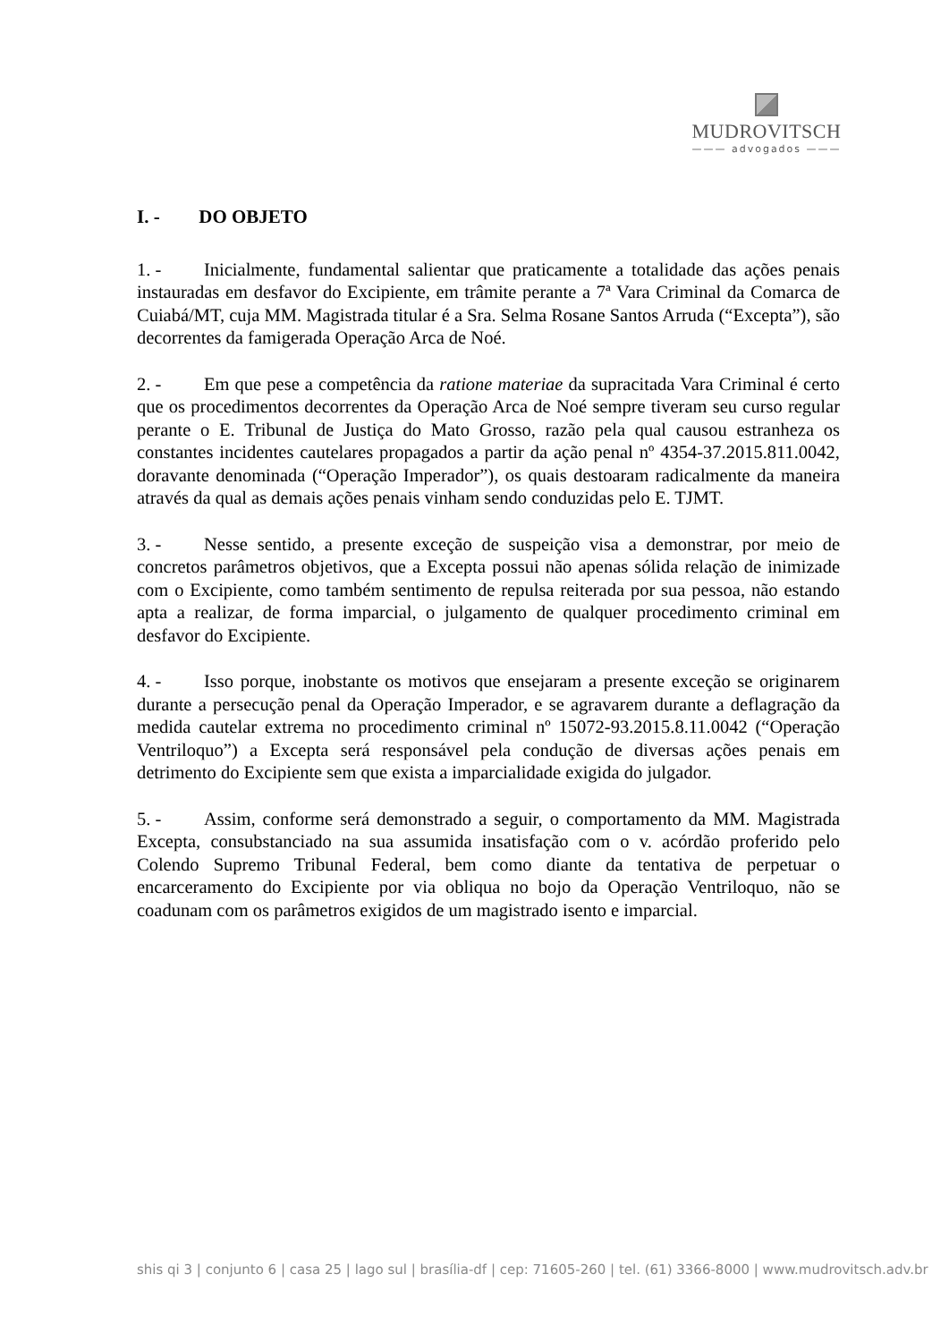MUDROVITSCH
——— advogados ———
I. - DO OBJETO
1. - Inicialmente, fundamental salientar que praticamente a totalidade das ações penais instauradas em desfavor do Excipiente, em trâmite perante a 7ª Vara Criminal da Comarca de Cuiabá/MT, cuja MM. Magistrada titular é a Sra. Selma Rosane Santos Arruda (“Excepta”), são decorrentes da famigerada Operação Arca de Noé.
2. - Em que pese a competência da ratione materiae da supracitada Vara Criminal é certo que os procedimentos decorrentes da Operação Arca de Noé sempre tiveram seu curso regular perante o E. Tribunal de Justiça do Mato Grosso, razão pela qual causou estranheza os constantes incidentes cautelares propagados a partir da ação penal nº 4354-37.2015.811.0042, doravante denominada (“Operação Imperador”), os quais destoaram radicalmente da maneira através da qual as demais ações penais vinham sendo conduzidas pelo E. TJMT.
3. - Nesse sentido, a presente exceção de suspeição visa a demonstrar, por meio de concretos parâmetros objetivos, que a Excepta possui não apenas sólida relação de inimizade com o Excipiente, como também sentimento de repulsa reiterada por sua pessoa, não estando apta a realizar, de forma imparcial, o julgamento de qualquer procedimento criminal em desfavor do Excipiente.
4. - Isso porque, inobstante os motivos que ensejaram a presente exceção se originarem durante a persecução penal da Operação Imperador, e se agravarem durante a deflagração da medida cautelar extrema no procedimento criminal nº 15072-93.2015.8.11.0042 (“Operação Ventriloquo”) a Excepta será responsável pela condução de diversas ações penais em detrimento do Excipiente sem que exista a imparcialidade exigida do julgador.
5. - Assim, conforme será demonstrado a seguir, o comportamento da MM. Magistrada Excepta, consubstanciado na sua assumida insatisfação com o v. acórdão proferido pelo Colendo Supremo Tribunal Federal, bem como diante da tentativa de perpetuar o encarceramento do Excipiente por via obliqua no bojo da Operação Ventriloquo, não se coadunam com os parâmetros exigidos de um magistrado isento e imparcial.
shis qi 3 | conjunto 6 | casa 25 | lago sul | brasília-df | cep: 71605-260 | tel. (61) 3366-8000 | www.mudrovitsch.adv.br